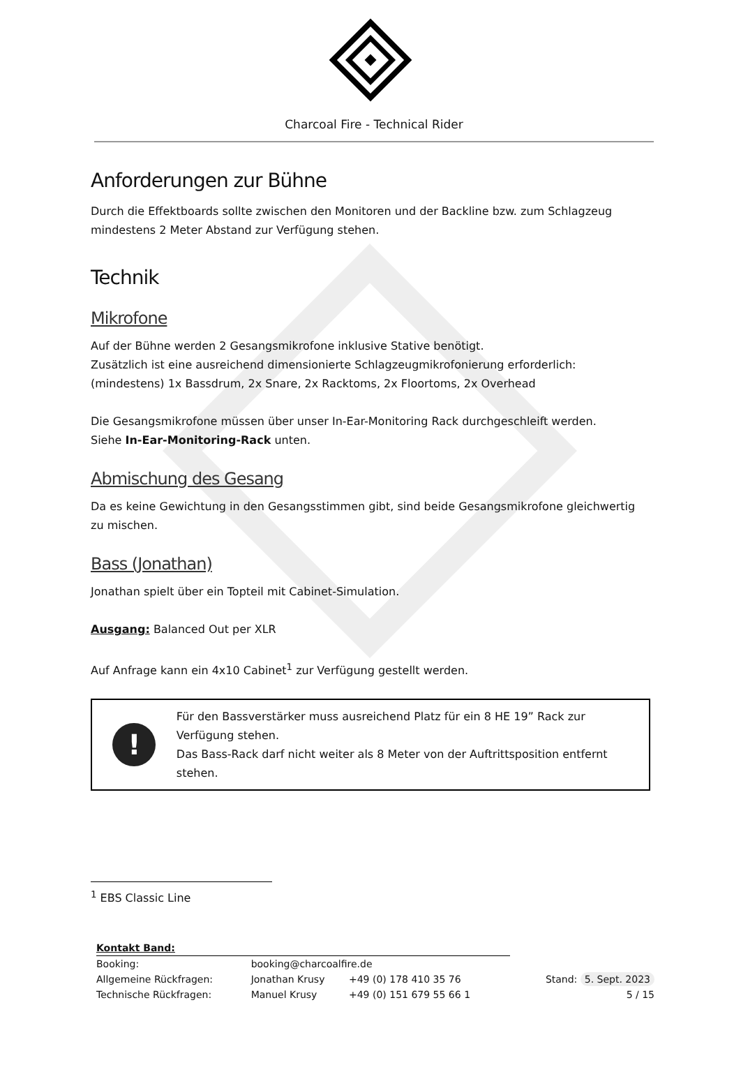Charcoal Fire - Technical Rider
Anforderungen zur Bühne
Durch die Effektboards sollte zwischen den Monitoren und der Backline bzw. zum Schlagzeug mindestens 2 Meter Abstand zur Verfügung stehen.
Technik
Mikrofone
Auf der Bühne werden 2 Gesangsmikrofone inklusive Stative benötigt.
Zusätzlich ist eine ausreichend dimensionierte Schlagzeugmikrofonierung erforderlich: (mindestens) 1x Bassdrum, 2x Snare, 2x Racktoms, 2x Floortoms, 2x Overhead
Die Gesangsmikrofone müssen über unser In-Ear-Monitoring Rack durchgeschleift werden.
Siehe In-Ear-Monitoring-Rack unten.
Abmischung des Gesang
Da es keine Gewichtung in den Gesangsstimmen gibt, sind beide Gesangsmikrofone gleichwertig zu mischen.
Bass (Jonathan)
Jonathan spielt über ein Topteil mit Cabinet-Simulation.
Ausgang: Balanced Out per XLR
Auf Anfrage kann ein 4x10 Cabinet<sup>1</sup> zur Verfügung gestellt werden.
!
Für den Bassverstärker muss ausreichend Platz für ein 8 HE 19” Rack zur Verfügung stehen.
Das Bass-Rack darf nicht weiter als 8 Meter von der Auftrittsposition entfernt stehen.
<sup>1</sup> EBS Classic Line
| Kontakt Band: | | | |
| Booking: | booking@charcoalfire.de | | |
| Allgemeine Rückfragen: | Jonathan Krusy | +49 (0) 178 410 35 76 | Stand: 5. Sept. 2023 |
| Technische Rückfragen: | Manuel Krusy | +49 (0) 151 679 55 66 1 | 5 / 15 |